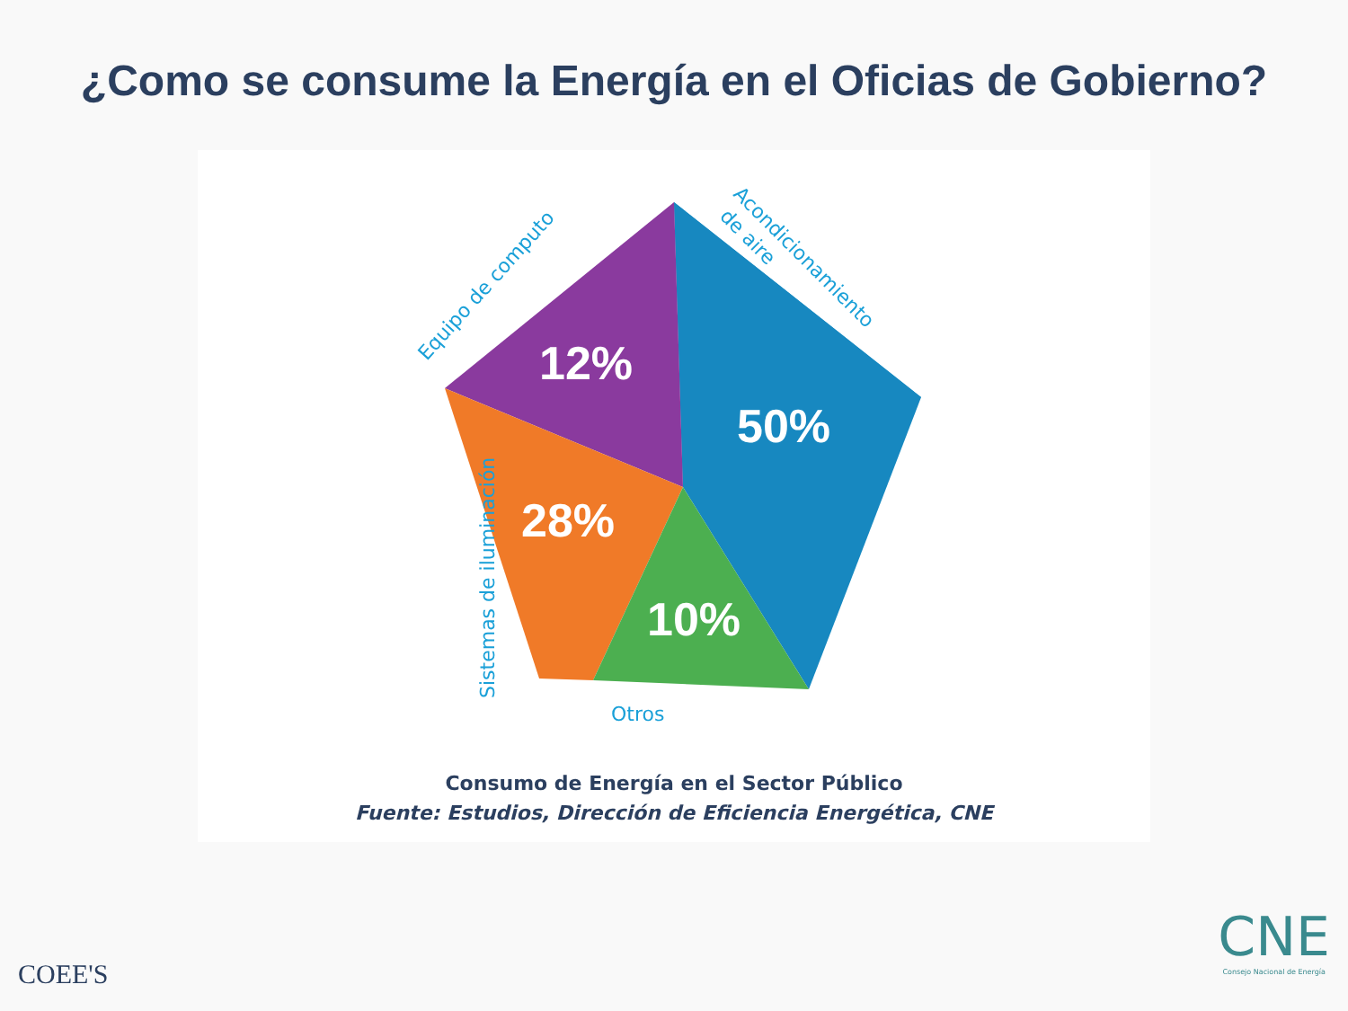¿Como se consume la Energía en el Oficias de Gobierno?
12%
50%
28%
10%
Equipo de computo
Acondicionamiento
de aire
Sistemas de iluminación
Otros
Consumo de Energía en el Sector Público
Fuente: Estudios, Dirección de Eficiencia Energética, CNE
COEE'S
CNE
Consejo Nacional de Energía